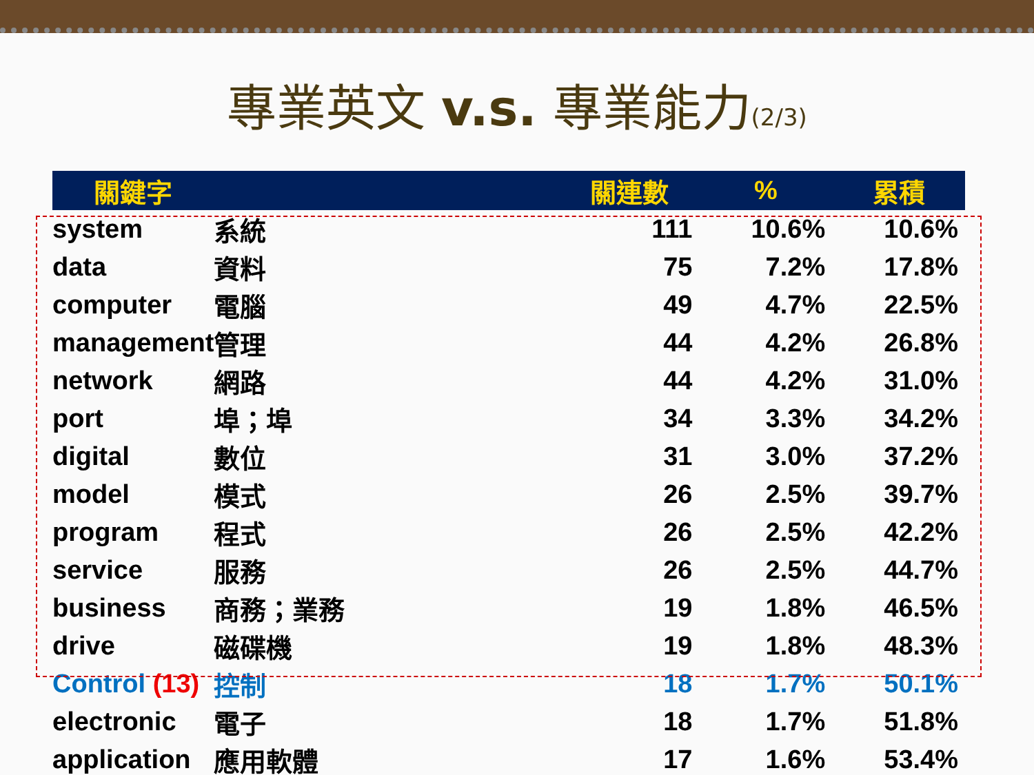專業英文 v.s. 專業能力(2/3)
| 關鍵字 | | 關連數 | % | 累積 |
| --- | --- | --- | --- | --- |
| system | 系統 | 111 | 10.6% | 10.6% |
| data | 資料 | 75 | 7.2% | 17.8% |
| computer | 電腦 | 49 | 4.7% | 22.5% |
| management | 管理 | 44 | 4.2% | 26.8% |
| network | 網路 | 44 | 4.2% | 31.0% |
| port | 埠；埠 | 34 | 3.3% | 34.2% |
| digital | 數位 | 31 | 3.0% | 37.2% |
| model | 模式 | 26 | 2.5% | 39.7% |
| program | 程式 | 26 | 2.5% | 42.2% |
| service | 服務 | 26 | 2.5% | 44.7% |
| business | 商務；業務 | 19 | 1.8% | 46.5% |
| drive | 磁碟機 | 19 | 1.8% | 48.3% |
| Control (13) | 控制 | 18 | 1.7% | 50.1% |
| electronic | 電子 | 18 | 1.7% | 51.8% |
| application | 應用軟體 | 17 | 1.6% | 53.4% |